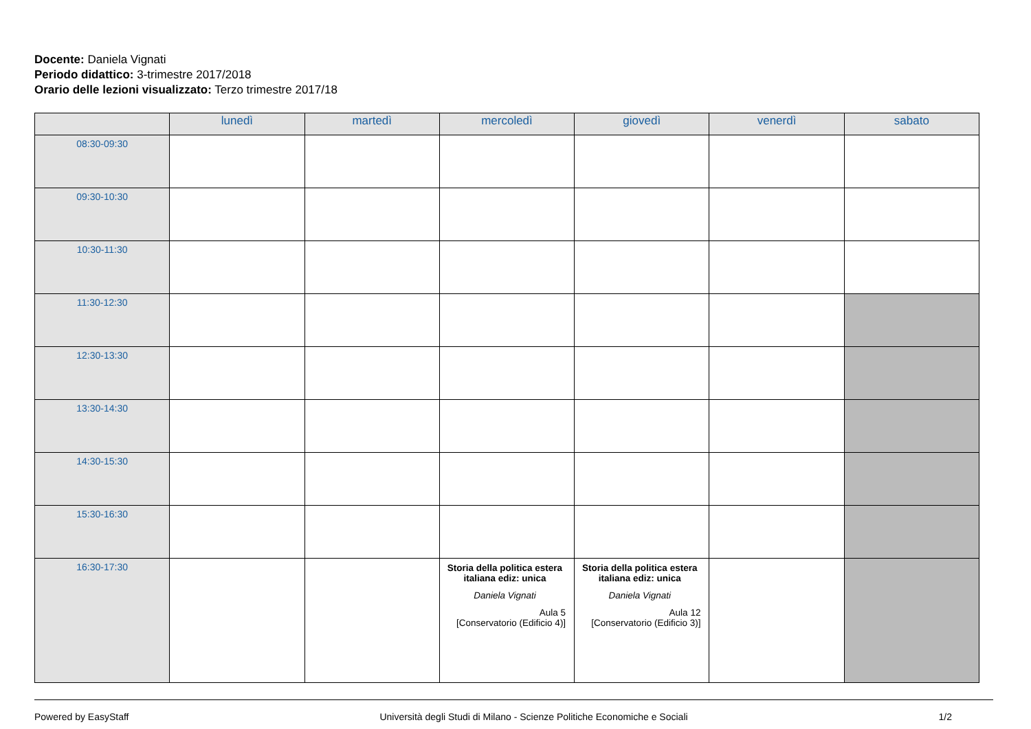Docente: Daniela Vignati
Periodo didattico: 3-trimestre 2017/2018
Orario delle lezioni visualizzato: Terzo trimestre 2017/18
| | lunedì | martedì | mercoledì | giovedì | venerdì | sabato |
| --- | --- | --- | --- | --- | --- | --- |
| 08:30-09:30 | | | | | | |
| 09:30-10:30 | | | | | | |
| 10:30-11:30 | | | | | | |
| 11:30-12:30 | | | | | | |
| 12:30-13:30 | | | | | | |
| 13:30-14:30 | | | | | | |
| 14:30-15:30 | | | | | | |
| 15:30-16:30 | | | | | | |
| 16:30-17:30 | | | Storia della politica estera italiana ediz: unica Daniela Vignati Aula 5 [Conservatorio (Edificio 4)] | Storia della politica estera italiana ediz: unica Daniela Vignati Aula 12 [Conservatorio (Edificio 3)] | | |
Powered by EasyStaff Università degli Studi di Milano - Scienze Politiche Economiche e Sociali 1/2